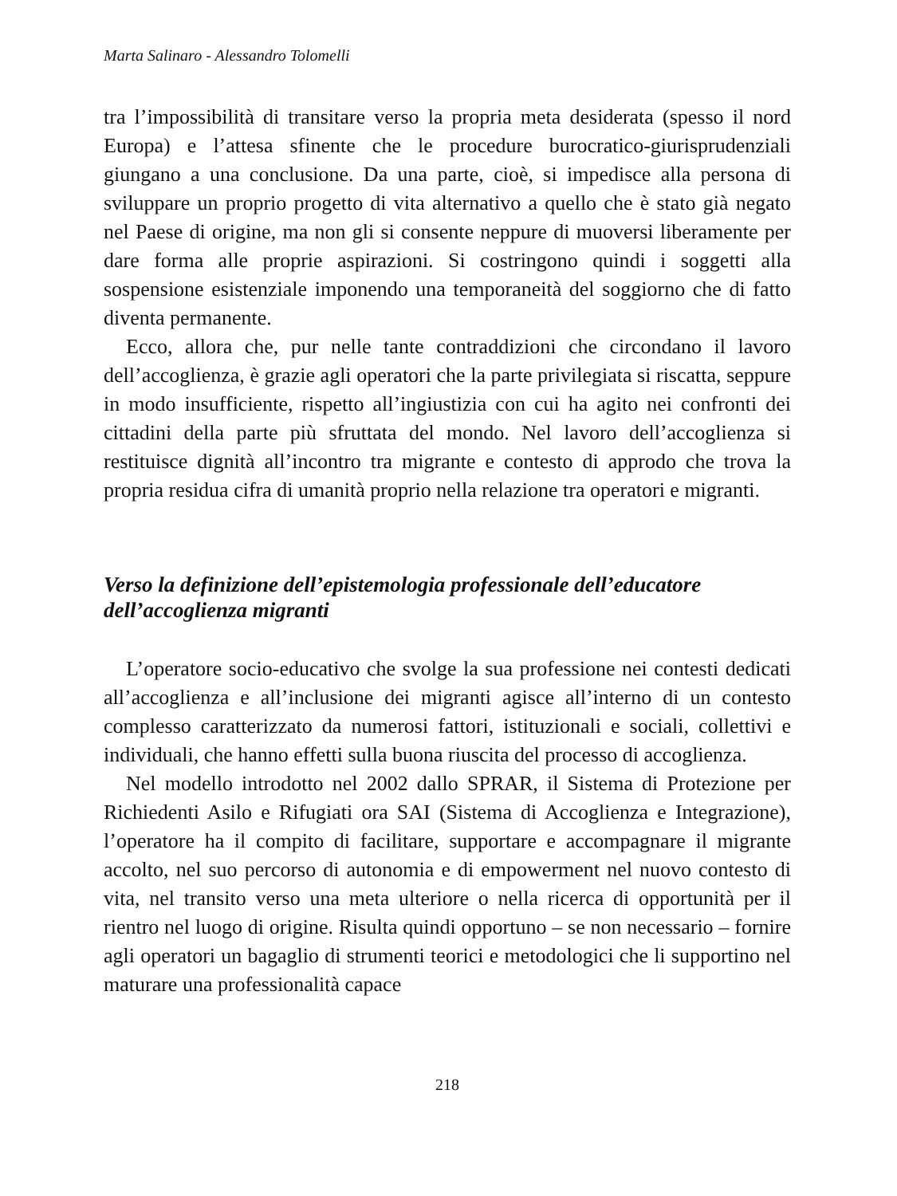Marta Salinaro - Alessandro Tolomelli
tra l’impossibilità di transitare verso la propria meta desiderata (spesso il nord Europa) e l’attesa sfinente che le procedure burocratico-giurisprudenziali giungano a una conclusione. Da una parte, cioè, si impedisce alla persona di sviluppare un proprio progetto di vita alternativo a quello che è stato già negato nel Paese di origine, ma non gli si consente neppure di muoversi liberamente per dare forma alle proprie aspirazioni. Si costringono quindi i soggetti alla sospensione esistenziale imponendo una temporaneità del soggiorno che di fatto diventa permanente.
Ecco, allora che, pur nelle tante contraddizioni che circondano il lavoro dell’accoglienza, è grazie agli operatori che la parte privilegiata si riscatta, seppure in modo insufficiente, rispetto all’ingiustizia con cui ha agito nei confronti dei cittadini della parte più sfruttata del mondo. Nel lavoro dell’accoglienza si restituisce dignità all’incontro tra migrante e contesto di approdo che trova la propria residua cifra di umanità proprio nella relazione tra operatori e migranti.
Verso la definizione dell’epistemologia professionale dell’educatore dell’accoglienza migranti
L’operatore socio-educativo che svolge la sua professione nei contesti dedicati all’accoglienza e all’inclusione dei migranti agisce all’interno di un contesto complesso caratterizzato da numerosi fattori, istituzionali e sociali, collettivi e individuali, che hanno effetti sulla buona riuscita del processo di accoglienza.
Nel modello introdotto nel 2002 dallo SPRAR, il Sistema di Protezione per Richiedenti Asilo e Rifugiati ora SAI (Sistema di Accoglienza e Integrazione), l’operatore ha il compito di facilitare, supportare e accompagnare il migrante accolto, nel suo percorso di autonomia e di empowerment nel nuovo contesto di vita, nel transito verso una meta ulteriore o nella ricerca di opportunità per il rientro nel luogo di origine. Risulta quindi opportuno – se non necessario – fornire agli operatori un bagaglio di strumenti teorici e metodologici che li supportino nel maturare una professionalità capace
218